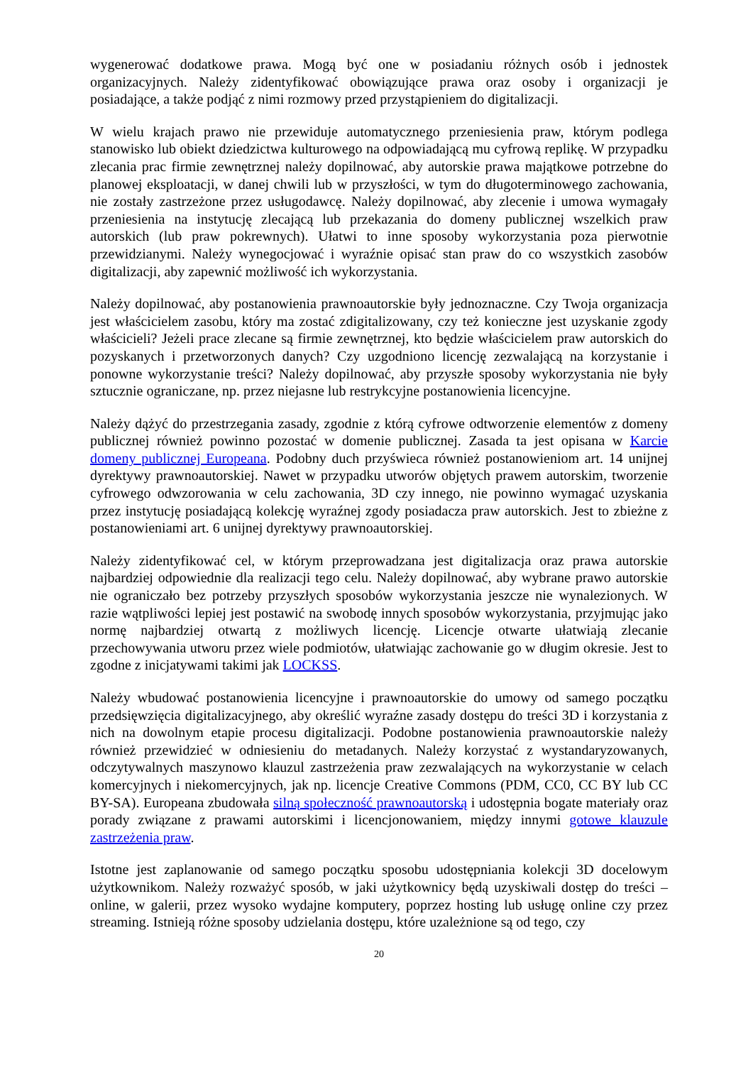wygenerować dodatkowe prawa. Mogą być one w posiadaniu różnych osób i jednostek organizacyjnych. Należy zidentyfikować obowiązujące prawa oraz osoby i organizacji je posiadające, a także podjąć z nimi rozmowy przed przystąpieniem do digitalizacji.
W wielu krajach prawo nie przewiduje automatycznego przeniesienia praw, którym podlega stanowisko lub obiekt dziedzictwa kulturowego na odpowiadającą mu cyfrową replikę. W przypadku zlecania prac firmie zewnętrznej należy dopilnować, aby autorskie prawa majątkowe potrzebne do planowej eksploatacji, w danej chwili lub w przyszłości, w tym do długoterminowego zachowania, nie zostały zastrzeżone przez usługodawcę. Należy dopilnować, aby zlecenie i umowa wymagały przeniesienia na instytucję zlecającą lub przekazania do domeny publicznej wszelkich praw autorskich (lub praw pokrewnych). Ułatwi to inne sposoby wykorzystania poza pierwotnie przewidzianymi. Należy wynegocjować i wyraźnie opisać stan praw do co wszystkich zasobów digitalizacji, aby zapewnić możliwość ich wykorzystania.
Należy dopilnować, aby postanowienia prawnoautorskie były jednoznaczne. Czy Twoja organizacja jest właścicielem zasobu, który ma zostać zdigitalizowany, czy też konieczne jest uzyskanie zgody właścicieli? Jeżeli prace zlecane są firmie zewnętrznej, kto będzie właścicielem praw autorskich do pozyskanych i przetworzonych danych? Czy uzgodniono licencję zezwalającą na korzystanie i ponowne wykorzystanie treści? Należy dopilnować, aby przyszłe sposoby wykorzystania nie były sztucznie ograniczane, np. przez niejasne lub restrykcyjne postanowienia licencyjne.
Należy dążyć do przestrzegania zasady, zgodnie z którą cyfrowe odtworzenie elementów z domeny publicznej również powinno pozostać w domenie publicznej. Zasada ta jest opisana w Karcie domeny publicznej Europeana. Podobny duch przyświeca również postanowieniom art. 14 unijnej dyrektywy prawnoautorskiej. Nawet w przypadku utworów objętych prawem autorskim, tworzenie cyfrowego odwzorowania w celu zachowania, 3D czy innego, nie powinno wymagać uzyskania przez instytucję posiadającą kolekcję wyraźnej zgody posiadacza praw autorskich. Jest to zbieżne z postanowieniami art. 6 unijnej dyrektywy prawnoautorskiej.
Należy zidentyfikować cel, w którym przeprowadzana jest digitalizacja oraz prawa autorskie najbardziej odpowiednie dla realizacji tego celu. Należy dopilnować, aby wybrane prawo autorskie nie ograniczało bez potrzeby przyszłych sposobów wykorzystania jeszcze nie wynalezionych. W razie wątpliwości lepiej jest postawić na swobodę innych sposobów wykorzystania, przyjmując jako normę najbardziej otwartą z możliwych licencję. Licencje otwarte ułatwiają zlecanie przechowywania utworu przez wiele podmiotów, ułatwiając zachowanie go w długim okresie. Jest to zgodne z inicjatywami takimi jak LOCKSS.
Należy wbudować postanowienia licencyjne i prawnoautorskie do umowy od samego początku przedsięwzięcia digitalizacyjnego, aby określić wyraźne zasady dostępu do treści 3D i korzystania z nich na dowolnym etapie procesu digitalizacji. Podobne postanowienia prawnoautorskie należy również przewidzieć w odniesieniu do metadanych. Należy korzystać z wystandaryzowanych, odczytywalnych maszynowo klauzul zastrzeżenia praw zezwalających na wykorzystanie w celach komercyjnych i niekomercyjnych, jak np. licencje Creative Commons (PDM, CC0, CC BY lub CC BY-SA). Europeana zbudowała silną społeczność prawnoautorską i udostępnia bogate materiały oraz porady związane z prawami autorskimi i licencjonowaniem, między innymi gotowe klauzule zastrzeżenia praw.
Istotne jest zaplanowanie od samego początku sposobu udostępniania kolekcji 3D docelowym użytkownikom. Należy rozważyć sposób, w jaki użytkownicy będą uzyskiwali dostęp do treści – online, w galerii, przez wysoko wydajne komputery, poprzez hosting lub usługę online czy przez streaming. Istnieją różne sposoby udzielania dostępu, które uzależnione są od tego, czy
20